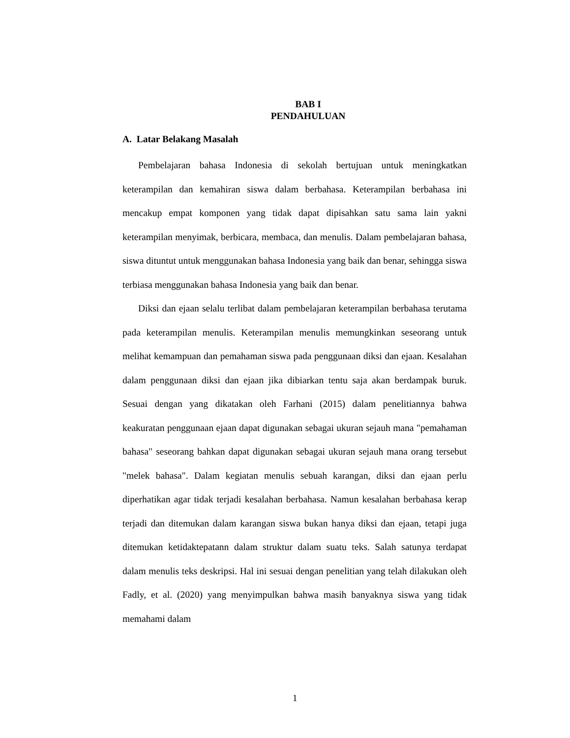BAB I
PENDAHULUAN
A. Latar Belakang Masalah
Pembelajaran bahasa Indonesia di sekolah bertujuan untuk meningkatkan keterampilan dan kemahiran siswa dalam berbahasa. Keterampilan berbahasa ini mencakup empat komponen yang tidak dapat dipisahkan satu sama lain yakni keterampilan menyimak, berbicara, membaca, dan menulis. Dalam pembelajaran bahasa, siswa dituntut untuk menggunakan bahasa Indonesia yang baik dan benar, sehingga siswa terbiasa menggunakan bahasa Indonesia yang baik dan benar.
Diksi dan ejaan selalu terlibat dalam pembelajaran keterampilan berbahasa terutama pada keterampilan menulis. Keterampilan menulis memungkinkan seseorang untuk melihat kemampuan dan pemahaman siswa pada penggunaan diksi dan ejaan. Kesalahan dalam penggunaan diksi dan ejaan jika dibiarkan tentu saja akan berdampak buruk. Sesuai dengan yang dikatakan oleh Farhani (2015) dalam penelitiannya bahwa keakuratan penggunaan ejaan dapat digunakan sebagai ukuran sejauh mana "pemahaman bahasa" seseorang bahkan dapat digunakan sebagai ukuran sejauh mana orang tersebut "melek bahasa". Dalam kegiatan menulis sebuah karangan, diksi dan ejaan perlu diperhatikan agar tidak terjadi kesalahan berbahasa. Namun kesalahan berbahasa kerap terjadi dan ditemukan dalam karangan siswa bukan hanya diksi dan ejaan, tetapi juga ditemukan ketidaktepatann dalam struktur dalam suatu teks. Salah satunya terdapat dalam menulis teks deskripsi. Hal ini sesuai dengan penelitian yang telah dilakukan oleh Fadly, et al. (2020) yang menyimpulkan bahwa masih banyaknya siswa yang tidak memahami dalam
1